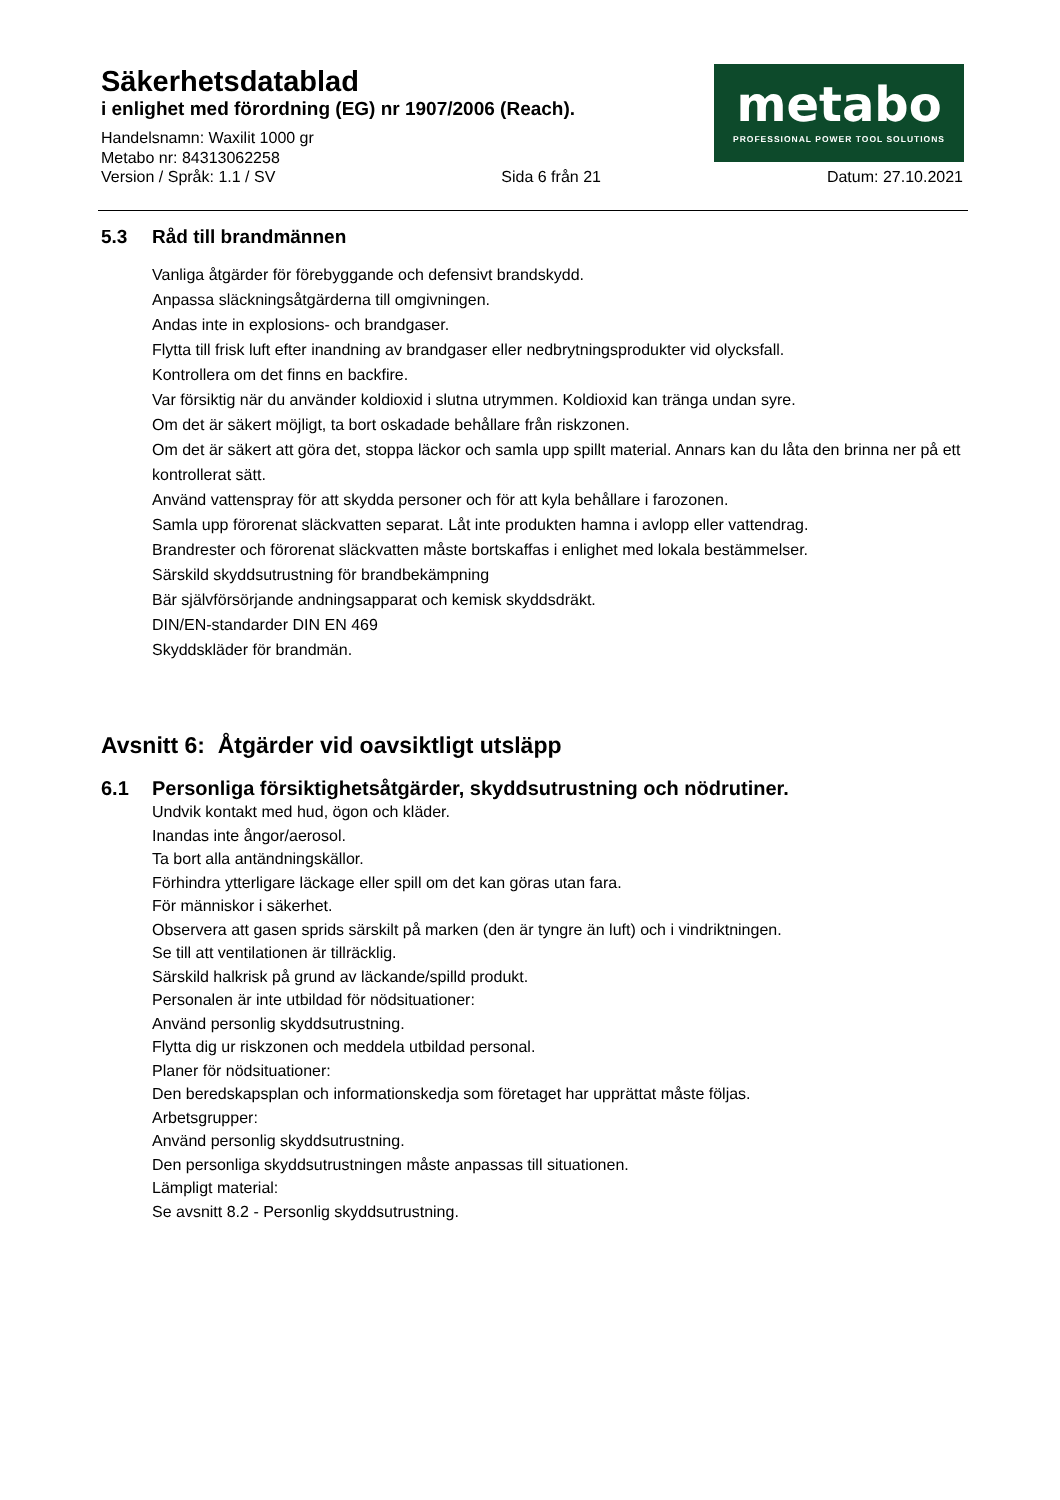Säkerhetsdatablad
i enlighet med förordning (EG) nr 1907/2006 (Reach).
Handelsnamn: Waxilit 1000 gr
Metabo nr: 84313062258
Version / Språk: 1.1 / SV Sida 6 från 21 Datum: 27.10.2021
metabo
PROFESSIONAL POWER TOOL SOLUTIONS
5.3 Råd till brandmännen
Vanliga åtgärder för förebyggande och defensivt brandskydd.
Anpassa släckningsåtgärderna till omgivningen.
Andas inte in explosions- och brandgaser.
Flytta till frisk luft efter inandning av brandgaser eller nedbrytningsprodukter vid olycksfall.
Kontrollera om det finns en backfire.
Var försiktig när du använder koldioxid i slutna utrymmen. Koldioxid kan tränga undan syre.
Om det är säkert möjligt, ta bort oskadade behållare från riskzonen.
Om det är säkert att göra det, stoppa läckor och samla upp spillt material. Annars kan du låta den brinna ner på ett kontrollerat sätt.
Använd vattenspray för att skydda personer och för att kyla behållare i farozonen.
Samla upp förorenat släckvatten separat. Låt inte produkten hamna i avlopp eller vattendrag.
Brandrester och förorenat släckvatten måste bortskaffas i enlighet med lokala bestämmelser.
Särskild skyddsutrustning för brandbekämpning
Bär självförsörjande andningsapparat och kemisk skyddsdräkt.
DIN/EN-standarder DIN EN 469
Skyddskläder för brandmän.
Avsnitt 6: Åtgärder vid oavsiktligt utsläpp
6.1 Personliga försiktighetsåtgärder, skyddsutrustning och nödrutiner.
Undvik kontakt med hud, ögon och kläder.
Inandas inte ångor/aerosol.
Ta bort alla antändningskällor.
Förhindra ytterligare läckage eller spill om det kan göras utan fara.
För människor i säkerhet.
Observera att gasen sprids särskilt på marken (den är tyngre än luft) och i vindriktningen.
Se till att ventilationen är tillräcklig.
Särskild halkrisk på grund av läckande/spilld produkt.
Personalen är inte utbildad för nödsituationer:
Använd personlig skyddsutrustning.
Flytta dig ur riskzonen och meddela utbildad personal.
Planer för nödsituationer:
Den beredskapsplan och informationskedja som företaget har upprättat måste följas.
Arbetsgrupper:
Använd personlig skyddsutrustning.
Den personliga skyddsutrustningen måste anpassas till situationen.
Lämpligt material:
Se avsnitt 8.2 - Personlig skyddsutrustning.